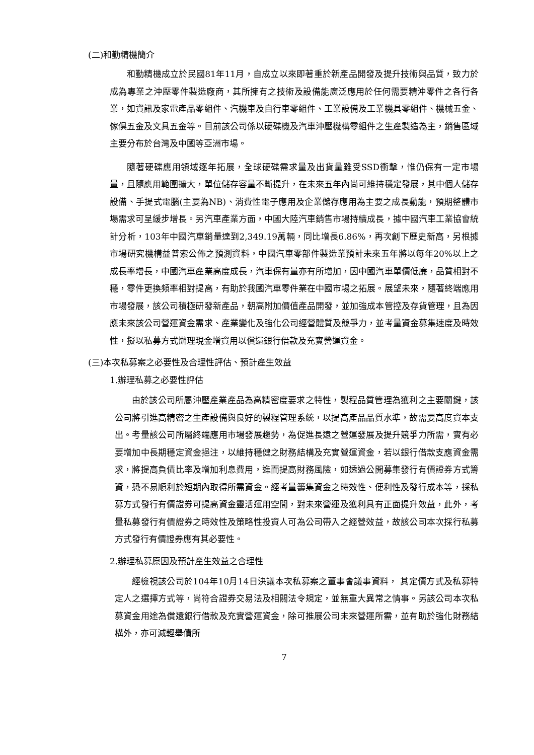(二)和勤精機簡介
和勤精機成立於民國81年11月，自成立以來即著重於新產品開發及提升技術與品質，致力於成為專業之沖壓零件製造廠商，其所擁有之技術及設備能廣泛應用於任何需要精沖零件之各行各業，如資訊及家電產品零組件、汽機車及自行車零組件、工業設備及工業機具零組件、機械五金、傢俱五金及文具五金等。目前該公司係以硬碟機及汽車沖壓機構零組件之生產製造為主，銷售區域主要分布於台灣及中國等亞洲市場。
隨著硬碟應用領域逐年拓展，全球硬碟需求量及出貨量雖受SSD衝擊，惟仍保有一定市場量，且隨應用範圍擴大，單位儲存容量不斷提升，在未來五年內尚可維持穩定發展，其中個人儲存設備、手提式電腦(主要為NB)、消費性電子應用及企業儲存應用為主要之成長動能，預期整體市場需求可呈緩步增長。另汽車產業方面，中國大陸汽車銷售市場持續成長，據中國汽車工業協會統計分析，103年中國汽車銷量達到2,349.19萬輛，同比增長6.86%，再次創下歷史新高，另根據市場研究機構益普索公佈之預測資料，中國汽車零部件製造業預計未來五年將以每年20%以上之成長率增長，中國汽車產業高度成長，汽車保有量亦有所增加，因中國汽車單價低廉，品質相對不穩，零件更換頻率相對提高，有助於我國汽車零件業在中國市場之拓展。展望未來，隨著終端應用市場發展，該公司積極研發新產品，朝高附加價值產品開發，並加強成本管控及存貨管理，且為因應未來該公司營運資金需求、產業變化及強化公司經營體質及競爭力，並考量資金募集速度及時效性，擬以私募方式辦理現金增資用以償還銀行借款及充實營運資金。
(三)本次私募案之必要性及合理性評估、預計產生效益
1.辦理私募之必要性評估
由於該公司所屬沖壓產業產品為高精密度要求之特性，製程品質管理為獲利之主要關鍵，該公司將引進高精密之生產設備與良好的製程管理系統，以提高產品品質水準，故需要高度資本支出。考量該公司所屬終端應用市場發展趨勢，為促進長遠之營運發展及提升競爭力所需，實有必要增加中長期穩定資金挹注，以維持穩健之財務結構及充實營運資金，若以銀行借款支應資金需求，將提高負債比率及增加利息費用，進而提高財務風險，如透過公開募集發行有價證券方式籌資，恐不易順利於短期內取得所需資金。經考量籌集資金之時效性、便利性及發行成本等，採私募方式發行有價證券可提高資金靈活運用空間，對未來營運及獲利具有正面提升效益，此外，考量私募發行有價證券之時效性及策略性投資人可為公司帶入之經營效益，故該公司本次採行私募方式發行有價證券應有其必要性。
2.辦理私募原因及預計產生效益之合理性
經檢視該公司於104年10月14日決議本次私募案之董事會議事資料， 其定價方式及私募特定人之選擇方式等，尚符合證券交易法及相關法令規定，並無重大異常之情事。另該公司本次私募資金用途為償還銀行借款及充實營運資金，除可推展公司未來營運所需，並有助於強化財務結構外，亦可減輕舉債所
7